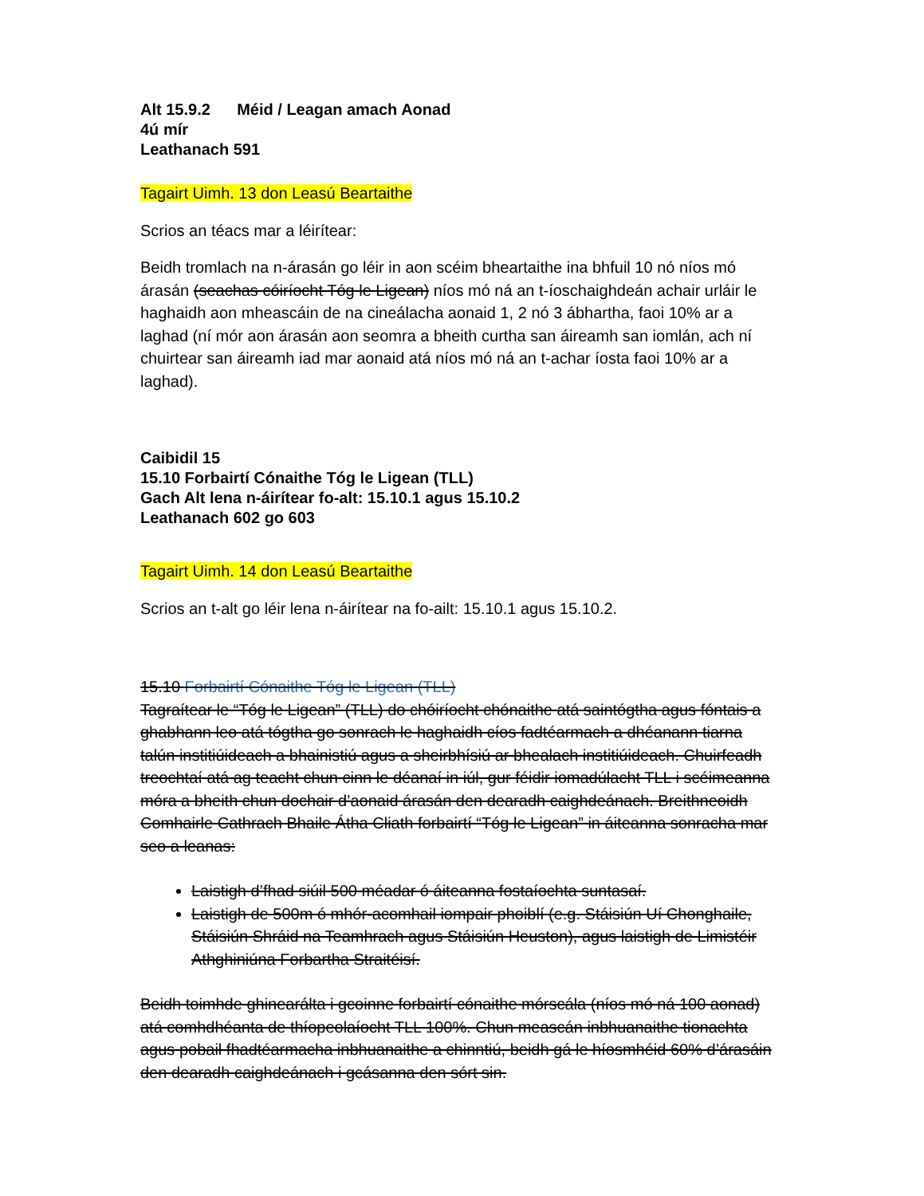Alt 15.9.2 Méid / Leagan amach Aonad
4ú mír
Leathanach 591
Tagairt Uimh. 13 don Leasú Beartaithe
Scrios an téacs mar a léirítear:
Beidh tromlach na n-árasán go léir in aon scéim bheartaithe ina bhfuil 10 nó níos mó árasán (seachas cóiríocht Tóg le Ligean) níos mó ná an t-íoschaighdeán achair urláir le haghaidh aon mheascáin de na cineálacha aonaid 1, 2 nó 3 ábhartha, faoi 10% ar a laghad (ní mór aon árasán aon seomra a bheith curtha san áireamh san iomlán, ach ní chuirtear san áireamh iad mar aonaid atá níos mó ná an t-achar íosta faoi 10% ar a laghad).
Caibidil 15
15.10 Forbairtí Cónaithe Tóg le Ligean (TLL)
Gach Alt lena n-áirítear fo-alt: 15.10.1 agus 15.10.2
Leathanach 602 go 603
Tagairt Uimh. 14 don Leasú Beartaithe
Scrios an t-alt go léir lena n-áirítear na fo-ailt: 15.10.1 agus 15.10.2.
15.10 Forbairtí Cónaithe Tóg le Ligean (TLL)
Tagraítear le “Tóg le Ligean” (TLL) do chóiríocht chónaithe atá saintógtha agus fóntais a ghabhann leo atá tógtha go sonrach le haghaidh cíos fadtéarmach a dhéanann tiarna talún institiúideach a bhainistiú agus a sheirbhísiú ar bhealach institiúideach. Chuirfeadh treochtaí atá ag teacht chun cinn le déanaí in iúl, gur féidir iomadúlacht TLL i scéimeanna móra a bheith chun dochair d’aonaid árasán den dearadh caighdeánach. Breithneoidh Comhairle Cathrach Bhaile Átha Cliath forbairtí “Tóg le Ligean” in áiteanna sonracha mar seo a leanas:
Laistigh d’fhad siúil 500 méadar ó áiteanna fostaíochta suntasaí.
Laistigh de 500m ó mhór-acomhail iompair phoiblí (e.g. Stáisiún Uí Chonghaile, Stáisiún Shráid na Teamhrach agus Stáisiún Heuston), agus laistigh de Limistéir Athghiniúna Forbartha Straitéisí.
Beidh toimhde ghinearálta i gcoinne forbairtí cónaithe mórscála (níos mó ná 100 aonad) atá comhdhéanta de thíopeolaíocht TLL 100%. Chun meascán inbhuanaithe tionachta agus pobail fhadtéarmacha inbhuanaithe a chinntiú, beidh gá le híosmhéid 60% d’árasáin den dearadh caighdeánach i gcásanna den sórt sin.